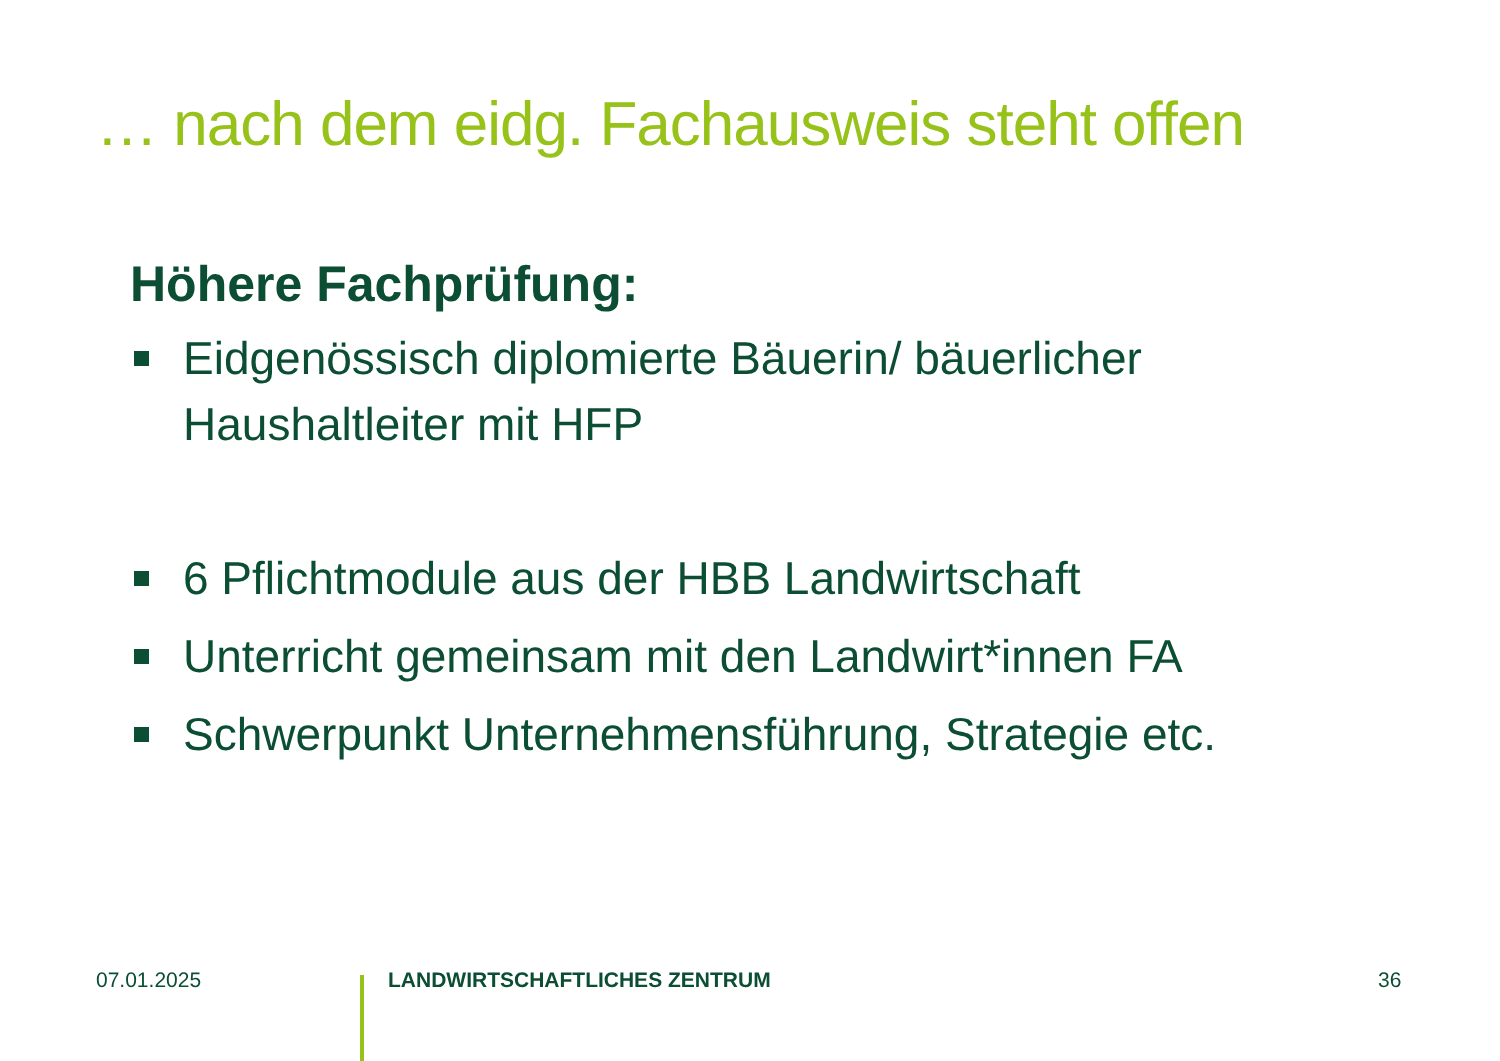… nach dem eidg. Fachausweis steht offen
Höhere Fachprüfung:
Eidgenössisch diplomierte Bäuerin/ bäuerlicher Haushaltleiter mit HFP
6 Pflichtmodule aus der HBB Landwirtschaft
Unterricht gemeinsam mit den Landwirt*innen FA
Schwerpunkt Unternehmensführung, Strategie etc.
07.01.2025 LANDWIRTSCHAFTLICHES ZENTRUM 36